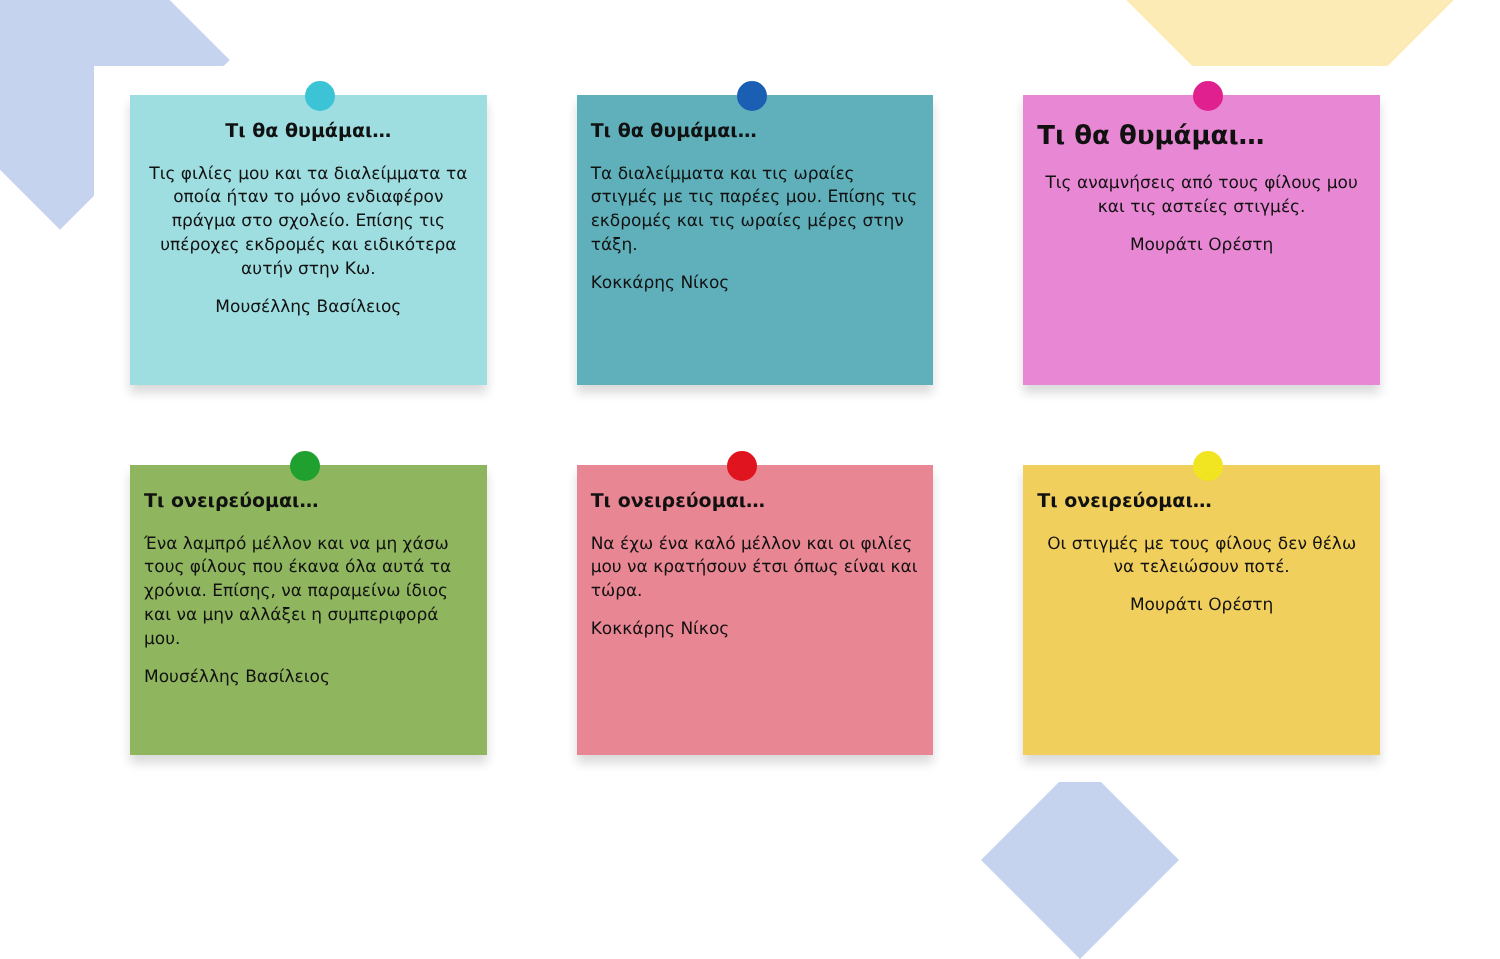Τι θα θυμάμαι…
Τις φιλίες μου και τα διαλείμματα τα οποία ήταν το μόνο ενδιαφέρον πράγμα στο σχολείο. Επίσης τις υπέροχες εκδρομές και ειδικότερα αυτήν στην Κω.
Μουσέλλης Βασίλειος
Τι θα θυμάμαι…
Τα διαλείμματα και τις ωραίες στιγμές με τις παρέες μου. Επίσης τις εκδρομές και τις ωραίες μέρες στην τάξη.
Κοκκάρης Νίκος
Τι θα θυμάμαι…
Τις αναμνήσεις από τους φίλους μου και τις αστείες στιγμές.
Μουράτι Ορέστη
Τι ονειρεύομαι…
Ένα λαμπρό μέλλον και να μη χάσω τους φίλους που έκανα όλα αυτά τα χρόνια. Επίσης, να παραμείνω ίδιος και να μην αλλάξει η συμπεριφορά μου.
Μουσέλλης Βασίλειος
Τι ονειρεύομαι…
Να έχω ένα καλό μέλλον και οι φιλίες μου να κρατήσουν έτσι όπως είναι και τώρα.
Κοκκάρης Νίκος
Τι ονειρεύομαι…
Οι στιγμές με τους φίλους δεν θέλω να τελειώσουν ποτέ.
Μουράτι Ορέστη